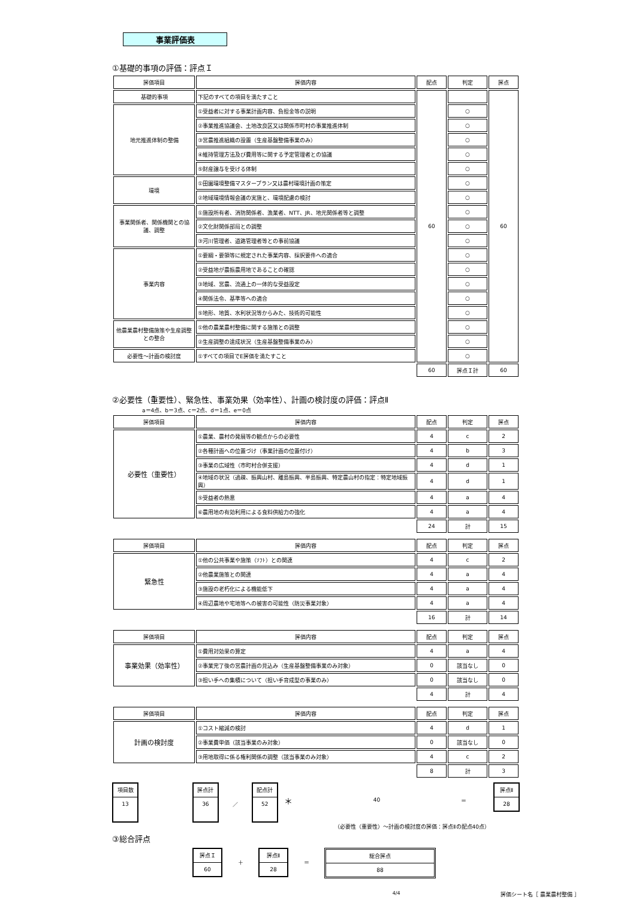事業評価表
①基礎的事項の評価：評点Ｉ
| 評価項目 | 評価内容 | 配点 | 判定 | 評点 |
| 基礎的事項 | 下記のすべての項目を満たすこと | 60 | | 60 |
| 地元推進体制の整備 | ①受益者に対する事業計画内容、負担金等の説明 | | ○ | |
| | ②事業推進協議会、土地改良区又は関係市町村の事業推進体制 | | ○ | |
| | ③営農推進組織の設置（生産基盤整備事業のみ） | | ○ | |
| | ④維持管理方法及び費用等に関する予定管理者との協議 | | ○ | |
| | ⑤財産譲与を受ける体制 | | ○ | |
| 環境 | ①田園環境整備マスタープラン又は農村環境計画の策定 | | ○ | |
| | ②地域環境情報会議の実施と、環境配慮の検討 | | ○ | |
| 事業関係者、関係機関との協議、調整 | ①施設所有者、消防関係者、漁業者、NTT、JR、地元関係者等と調整 | | ○ | |
| | ②文化財関係部局との調整 | | ○ | |
| | ③河川管理者、道路管理者等との事前協議 | | ○ | |
| 事業内容 | ①要綱・要領等に規定された事業内容、採択要件への適合 | | ○ | |
| | ②受益地が農振農用地であることの確認 | | ○ | |
| | ③地域、営農、流通上の一体的な受益設定 | | ○ | |
| | ④関係法令、基準等への適合 | | ○ | |
| | ⑤地形、地質、水利状況等からみた、技術的可能性 | | ○ | |
| 他農業農村整備施策や生産調整との整合 | ①他の農業農村整備に関する施策との調整 | | ○ | |
| | ②生産調整の達成状況（生産基盤整備事業のみ） | | ○ | |
| 必要性～計画の検討度 | ①すべての項目でE評価を満たすこと | | ○ | |
| | | 60 | 評点Ｉ計 | 60 |
②必要性（重要性）、緊急性、事業効果（効率性）、計画の検討度の評価：評点Ⅱ
a＝4点、b＝3点、c＝2点、d＝1点、e＝0点
| 評価項目 | 評価内容 | 配点 | 判定 | 評点 |
| 必要性（重要性） | ①農業、農村の発展等の観点からの必要性 | 4 | c | 2 |
| | ②各種計画への位置づけ（事業計画の位置付け） | 4 | b | 3 |
| | ③事業の広域性（市町村合併支援） | 4 | d | 1 |
| | ④地域の状況（過疎、振興山村、離島振興、半島振興、特定農山村の指定：特定地域振興） | 4 | d | 1 |
| | ⑤受益者の熱意 | 4 | a | 4 |
| | ⑥農用地の有効利用による食料供給力の強化 | 4 | a | 4 |
| | | 24 | 計 | 15 |
| 評価項目 | 評価内容 | 配点 | 判定 | 評点 |
| 緊急性 | ①他の公共事業や施策（ｿﾌﾄ）との関連 | 4 | c | 2 |
| | ②他農業施策との関連 | 4 | a | 4 |
| | ③施設の老朽化による機能低下 | 4 | a | 4 |
| | ④周辺農地や宅地等への被害の可能性（防災事業対象） | 4 | a | 4 |
| | | 16 | 計 | 14 |
| 評価項目 | 評価内容 | 配点 | 判定 | 評点 |
| 事業効果（効率性） | ①費用対効果の算定 | 4 | a | 4 |
| | ②事業完了後の営農計画の見込み（生産基盤整備事業のみ対象） | 0 | 該当なし | 0 |
| | ③担い手への集積について（担い手育成型の事業のみ） | 0 | 該当なし | 0 |
| | | 4 | 計 | 4 |
| 評価項目 | 評価内容 | 配点 | 判定 | 評点 |
| 計画の検討度 | ①コスト縮減の検討 | 4 | d | 1 |
| | ②事業費単価（該当事業のみ対象） | 0 | 該当なし | 0 |
| | ③用地取得に係る権利関係の調整（該当事業のみ対象） | 4 | c | 2 |
| | | 8 | 計 | 3 |
項目数
13
評点計
36
／
配点計
52
＊
40 ＝
評点Ⅱ
28
（必要性（重要性）～計画の検討度の評価：評点Ⅱの配点40点）
③総合評点
評点Ｉ
60
＋
評点Ⅱ
28
＝
総合評点
88
4/4 評価シート名［ 農業農村整備 ］